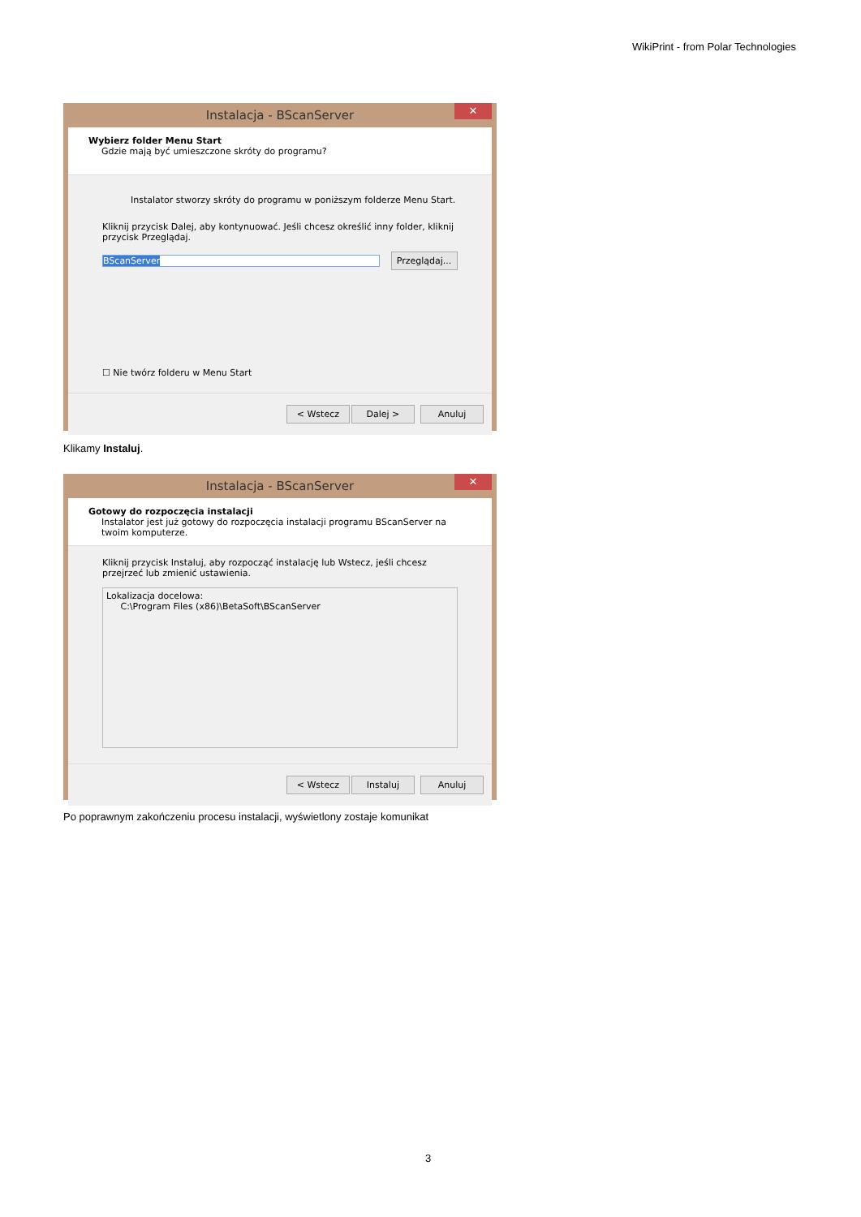WikiPrint - from Polar Technologies
Instalacja - BScanServer ✕
Wybierz folder Menu Start
Gdzie mają być umieszczone skróty do programu?
Instalator stworzy skróty do programu w poniższym folderze Menu Start.
Kliknij przycisk Dalej, aby kontynuować. Jeśli chcesz określić inny folder, kliknij przycisk Przeglądaj.
BScanServer Przeglądaj...
☐ Nie twórz folderu w Menu Start
< Wstecz Dalej > Anuluj
Klikamy Instaluj.
Instalacja - BScanServer ✕
Gotowy do rozpoczęcia instalacji
Instalator jest już gotowy do rozpoczęcia instalacji programu BScanServer na twoim komputerze.
Kliknij przycisk Instaluj, aby rozpocząć instalację lub Wstecz, jeśli chcesz przejrzeć lub zmienić ustawienia.
Lokalizacja docelowa:
C:\Program Files (x86)\BetaSoft\BScanServer
< Wstecz Instaluj Anuluj
Po poprawnym zakończeniu procesu instalacji, wyświetlony zostaje komunikat
3